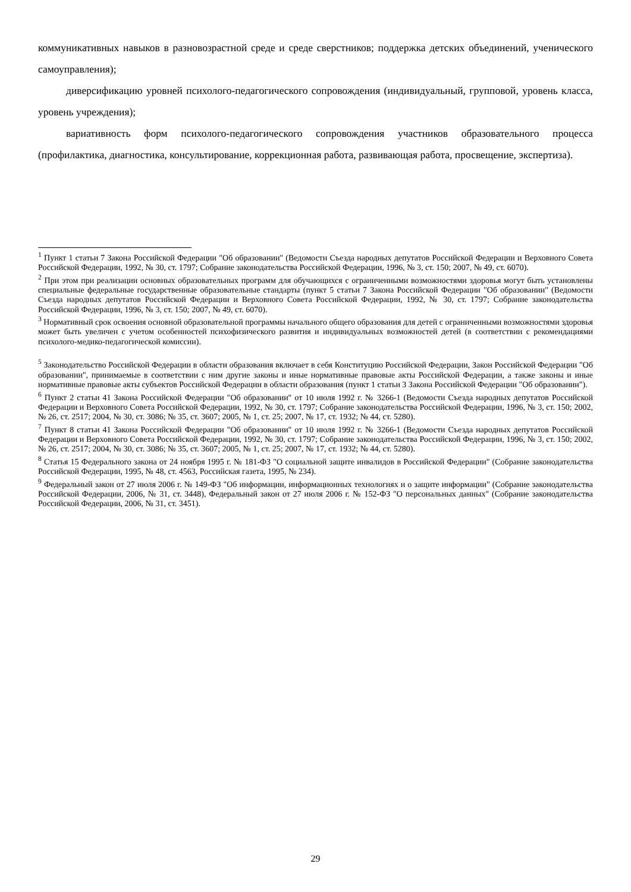коммуникативных навыков в разновозрастной среде и среде сверстников; поддержка детских объединений, ученического самоуправления);
диверсификацию уровней психолого-педагогического сопровождения (индивидуальный, групповой, уровень класса, уровень учреждения);
вариативность форм психолого-педагогического сопровождения участников образовательного процесса (профилактика, диагностика, консультирование, коррекционная работа, развивающая работа, просвещение, экспертиза).
<sup>1</sup> Пункт 1 статьи 7 Закона Российской Федерации "Об образовании" (Ведомости Съезда народных депутатов Российской Федерации и Верховного Совета Российской Федерации, 1992, № 30, ст. 1797; Собрание законодательства Российской Федерации, 1996, № 3, ст. 150; 2007, № 49, ст. 6070).
<sup>2</sup> При этом при реализации основных образовательных программ для обучающихся с ограниченными возможностями здоровья могут быть установлены специальные федеральные государственные образовательные стандарты (пункт 5 статьи 7 Закона Российской Федерации "Об образовании" (Ведомости Съезда народных депутатов Российской Федерации и Верховного Совета Российской Федерации, 1992, № 30, ст. 1797; Собрание законодательства Российской Федерации, 1996, № 3, ст. 150; 2007, № 49, ст. 6070).
<sup>3</sup> Нормативный срок освоения основной образовательной программы начального общего образования для детей с ограниченными возможностями здоровья может быть увеличен с учетом особенностей психофизического развития и индивидуальных возможностей детей (в соответствии с рекомендациями психолого-медико-педагогической комиссии).
<sup>5</sup> Законодательство Российской Федерации в области образования включает в себя Конституцию Российской Федерации, Закон Российской Федерации "Об образовании", принимаемые в соответствии с ним другие законы и иные нормативные правовые акты Российской Федерации, а также законы и иные нормативные правовые акты субъектов Российской Федерации в области образования (пункт 1 статьи 3 Закона Российской Федерации "Об образовании").
<sup>6</sup> Пункт 2 статьи 41 Закона Российской Федерации "Об образовании" от 10 июля 1992 г. № 3266-1 (Ведомости Съезда народных депутатов Российской Федерации и Верховного Совета Российской Федерации, 1992, № 30, ст. 1797; Собрание законодательства Российской Федерации, 1996, № 3, ст. 150; 2002, № 26, ст. 2517; 2004, № 30, ст. 3086; № 35, ст. 3607; 2005, № 1, ст. 25; 2007, № 17, ст. 1932; № 44, ст. 5280).
<sup>7</sup> Пункт 8 статьи 41 Закона Российской Федерации "Об образовании" от 10 июля 1992 г. № 3266-1 (Ведомости Съезда народных депутатов Российской Федерации и Верховного Совета Российской Федерации, 1992, № 30, ст. 1797; Собрание законодательства Российской Федерации, 1996, № 3, ст. 150; 2002, № 26, ст. 2517; 2004, № 30, ст. 3086; № 35, ст. 3607; 2005, № 1, ст. 25; 2007, № 17, ст. 1932; № 44, ст. 5280).
<sup>8</sup> Статья 15 Федерального закона от 24 ноября 1995 г. № 181-ФЗ "О социальной защите инвалидов в Российской Федерации" (Собрание законодательства Российской Федерации, 1995, № 48, ст. 4563, Российская газета, 1995, № 234).
<sup>9</sup> Федеральный закон от 27 июля 2006 г. № 149-ФЗ "Об информации, информационных технологиях и о защите информации" (Собрание законодательства Российской Федерации, 2006, № 31, ст. 3448), Федеральный закон от 27 июля 2006 г. № 152-ФЗ "О персональных данных" (Собрание законодательства Российской Федерации, 2006, № 31, ст. 3451).
29